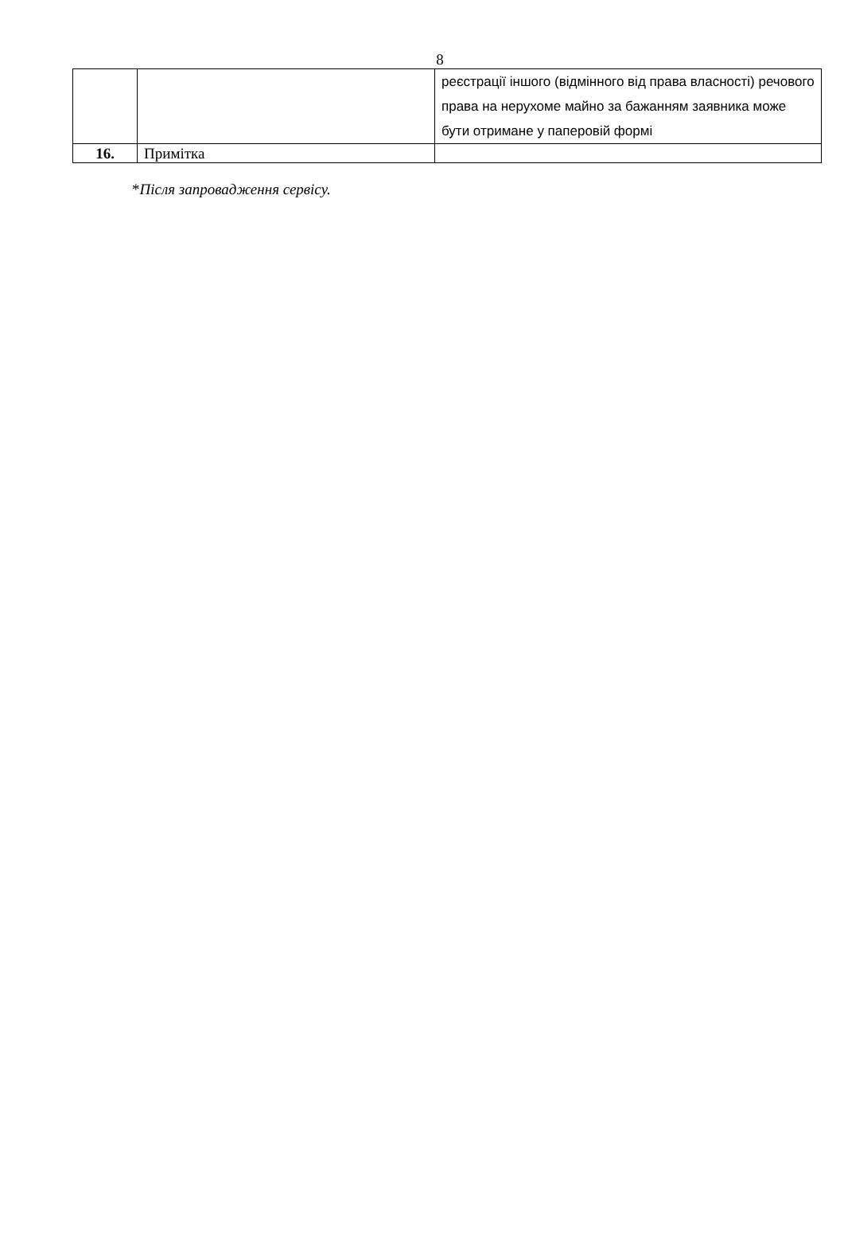8
| | | реєстрації іншого (відмінного від права власності) речового права на нерухоме майно за бажанням заявника може бути отримане у паперовій формі |
| 16. | Примітка | |
*Після запровадження сервісу.